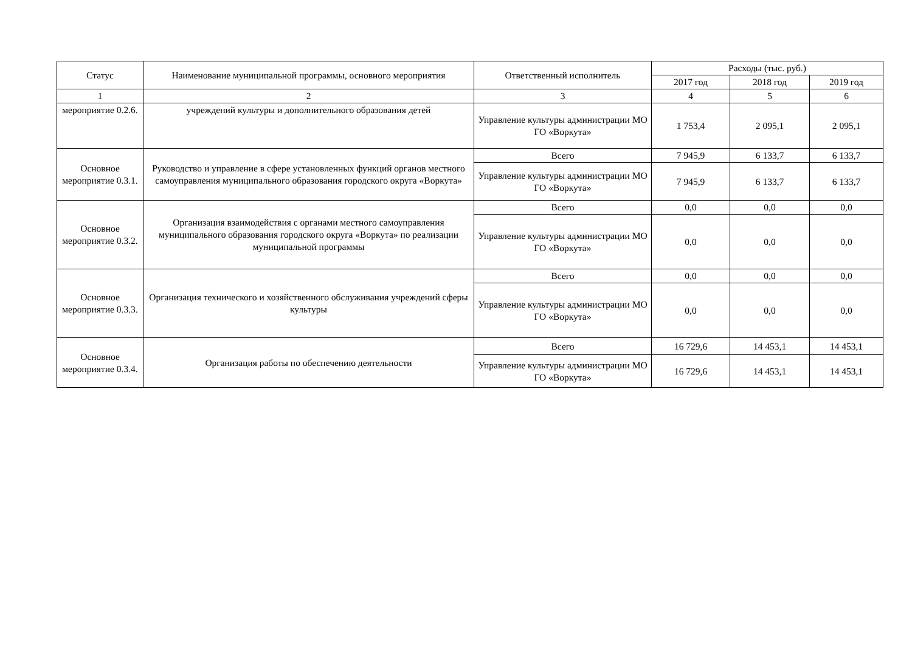| Статус | Наименование муниципальной программы, основного мероприятия | Ответственный исполнитель | Расходы (тыс. руб.) | | |
| --- | --- | --- | --- | --- | --- |
| | | | 2017 год | 2018 год | 2019 год |
| 1 | 2 | 3 | 4 | 5 | 6 |
| мероприятие 0.2.6. | учреждений культуры и дополнительного образования детей | Управление культуры администрации МО ГО «Воркута» | 1 753,4 | 2 095,1 | 2 095,1 |
| Основное мероприятие 0.3.1. | Руководство и управление в сфере установленных функций органов местного самоуправления муниципального образования городского округа «Воркута» | Всего | 7 945,9 | 6 133,7 | 6 133,7 |
| | | Управление культуры администрации МО ГО «Воркута» | 7 945,9 | 6 133,7 | 6 133,7 |
| Основное мероприятие 0.3.2. | Организация взаимодействия с органами местного самоуправления муниципального образования городского округа «Воркута» по реализации муниципальной программы | Всего | 0,0 | 0,0 | 0,0 |
| | | Управление культуры администрации МО ГО «Воркута» | 0,0 | 0,0 | 0,0 |
| Основное мероприятие 0.3.3. | Организация технического и хозяйственного обслуживания учреждений сферы культуры | Всего | 0,0 | 0,0 | 0,0 |
| | | Управление культуры администрации МО ГО «Воркута» | 0,0 | 0,0 | 0,0 |
| Основное мероприятие 0.3.4. | Организация работы по обеспечению деятельности | Всего | 16 729,6 | 14 453,1 | 14 453,1 |
| | | Управление культуры администрации МО ГО «Воркута» | 16 729,6 | 14 453,1 | 14 453,1 |